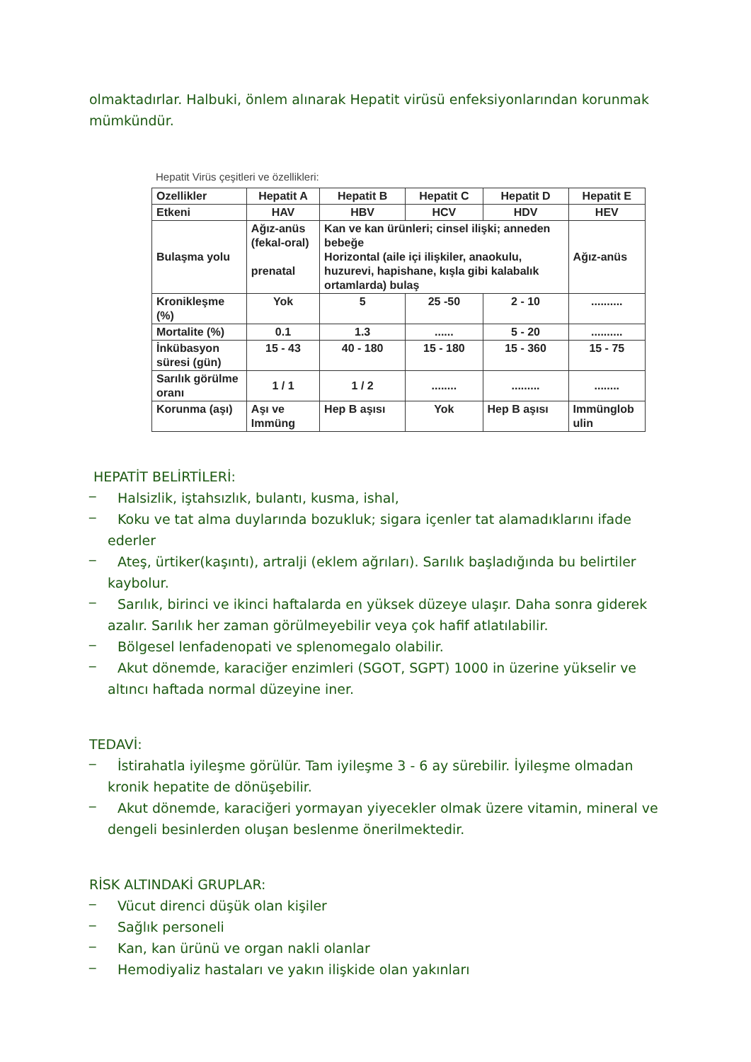olmaktadırlar. Halbuki, önlem alınarak Hepatit virüsü enfeksiyonlarından korunmak mümkündür.
Hepatit Virüs çeşitleri ve özellikleri:
| Ozellikler | Hepatit A | Hepatit B | Hepatit C | Hepatit D | Hepatit E |
| Etkeni | HAV | HBV | HCV | HDV | HEV |
| Bulaşma yolu | Ağız-anüs (fekal-oral) prenatal | Kan ve kan ürünleri; cinsel ilişki; anneden bebeğe Horizontal (aile içi ilişkiler, anaokulu, huzurevi, hapishane, kışla gibi kalabalık ortamlarda) bulaş | | | Ağız-anüs |
| Kronikleşme (%) | Yok | 5 | 25 -50 | 2 - 10 | .......... |
| Mortalite (%) | 0.1 | 1.3 | ...... | 5 - 20 | .......... |
| İnkübasyon süresi (gün) | 15 - 43 | 40 - 180 | 15 - 180 | 15 - 360 | 15 - 75 |
| Sarılık görülme oranı | 1 / 1 | 1 / 2 | ........ | ......... | ........ |
| Korunma (aşı) | Aşı ve Immüng | Hep B aşısı | Yok | Hep B aşısı | Immünglob ulin |
HEPATİT BELİRTİLERİ:
_
Halsizlik, iştahsızlık, bulantı, kusma, ishal,
_
Koku ve tat alma duylarında bozukluk; sigara içenler tat alamadıklarını ifade ederler
_
Ateş, ürtiker(kaşıntı), artralji (eklem ağrıları). Sarılık başladığında bu belirtiler kaybolur.
_
Sarılık, birinci ve ikinci haftalarda en yüksek düzeye ulaşır. Daha sonra giderek azalır. Sarılık her zaman görülmeyebilir veya çok hafif atlatılabilir.
_
Bölgesel lenfadenopati ve splenomegalo olabilir.
_
Akut dönemde, karaciğer enzimleri (SGOT, SGPT) 1000 in üzerine yükselir ve altıncı haftada normal düzeyine iner.
TEDAVİ:
_
İstirahatla iyileşme görülür. Tam iyileşme 3 - 6 ay sürebilir. İyileşme olmadan kronik hepatite de dönüşebilir.
_
Akut dönemde, karaciğeri yormayan yiyecekler olmak üzere vitamin, mineral ve dengeli besinlerden oluşan beslenme önerilmektedir.
RİSK ALTINDAKİ GRUPLAR:
_
Vücut direnci düşük olan kişiler
_
Sağlık personeli
_
Kan, kan ürünü ve organ nakli olanlar
_
Hemodiyaliz hastaları ve yakın ilişkide olan yakınları